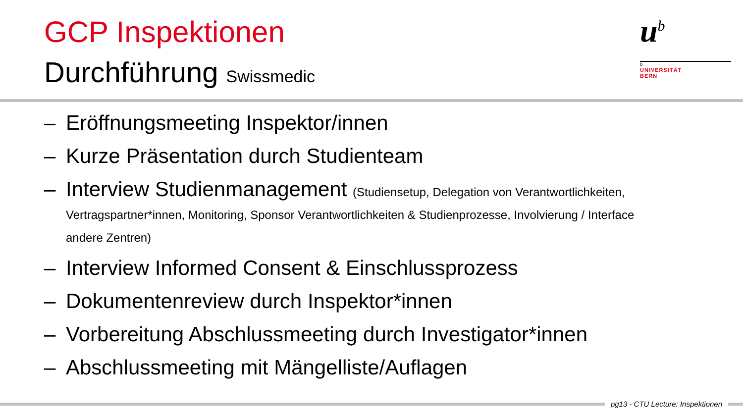GCP Inspektionen
Durchführung Swissmedic
u<sup>b</sup>
b
UNIVERSITÄT
BERN
– Eröffnungsmeeting Inspektor/innen
– Kurze Präsentation durch Studienteam
– Interview Studienmanagement (Studiensetup, Delegation von Verantwortlichkeiten, Vertragspartner*innen, Monitoring, Sponsor Verantwortlichkeiten & Studienprozesse, Involvierung / Interface andere Zentren)
– Interview Informed Consent & Einschlussprozess
– Dokumentenreview durch Inspektor*innen
– Vorbereitung Abschlussmeeting durch Investigator*innen
– Abschlussmeeting mit Mängelliste/Auflagen
pg13 - CTU Lecture: Inspektionen